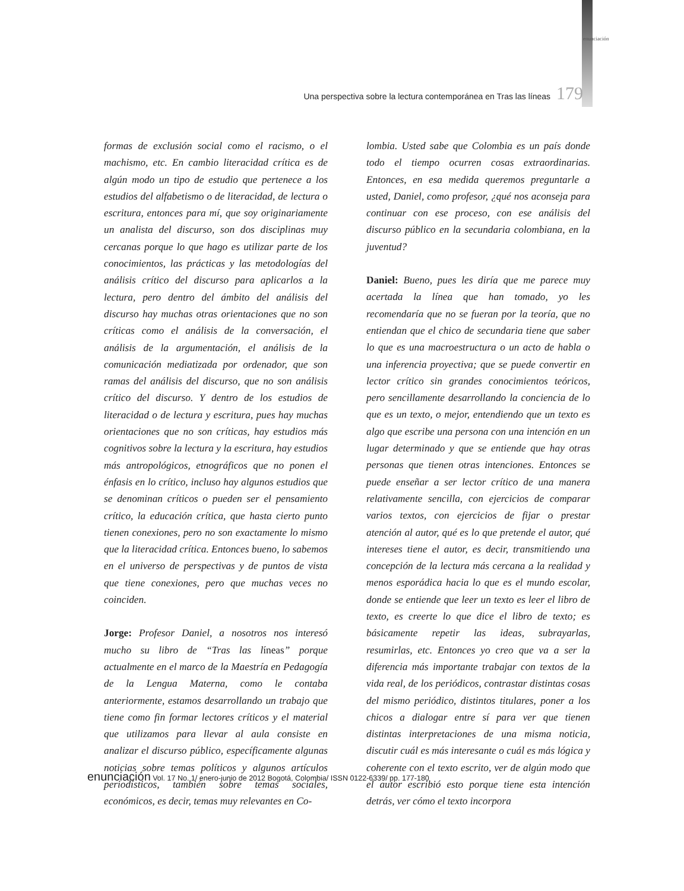enunciación
Una perspectiva sobre la lectura contemporánea en Tras las líneas 179
formas de exclusión social como el racismo, o el machismo, etc. En cambio literacidad crítica es de algún modo un tipo de estudio que pertenece a los estudios del alfabetismo o de literacidad, de lectura o escritura, entonces para mí, que soy originariamente un analista del discurso, son dos disciplinas muy cercanas porque lo que hago es utilizar parte de los conocimientos, las prácticas y las metodologías del análisis crítico del discurso para aplicarlos a la lectura, pero dentro del ámbito del análisis del discurso hay muchas otras orientaciones que no son críticas como el análisis de la conversación, el análisis de la argumentación, el análisis de la comunicación mediatizada por ordenador, que son ramas del análisis del discurso, que no son análisis crítico del discurso. Y dentro de los estudios de literacidad o de lectura y escritura, pues hay muchas orientaciones que no son críticas, hay estudios más cognitivos sobre la lectura y la escritura, hay estudios más antropológicos, etnográficos que no ponen el énfasis en lo crítico, incluso hay algunos estudios que se denominan críticos o pueden ser el pensamiento crítico, la educación crítica, que hasta cierto punto tienen conexiones, pero no son exactamente lo mismo que la literacidad crítica. Entonces bueno, lo sabemos en el universo de perspectivas y de puntos de vista que tiene conexiones, pero que muchas veces no coinciden.
Jorge: Profesor Daniel, a nosotros nos interesó mucho su libro de “Tras las líneas” porque actualmente en el marco de la Maestría en Pedagogía de la Lengua Materna, como le contaba anteriormente, estamos desarrollando un trabajo que tiene como fin formar lectores críticos y el material que utilizamos para llevar al aula consiste en analizar el discurso público, específicamente algunas noticias sobre temas políticos y algunos artículos periodísticos, también sobre temas sociales, económicos, es decir, temas muy relevantes en Co-
lombia. Usted sabe que Colombia es un país donde todo el tiempo ocurren cosas extraordinarias. Entonces, en esa medida queremos preguntarle a usted, Daniel, como profesor, ¿qué nos aconseja para continuar con ese proceso, con ese análisis del discurso público en la secundaria colombiana, en la juventud?
Daniel: Bueno, pues les diría que me parece muy acertada la línea que han tomado, yo les recomendaría que no se fueran por la teoría, que no entiendan que el chico de secundaria tiene que saber lo que es una macroestructura o un acto de habla o una inferencia proyectiva; que se puede convertir en lector crítico sin grandes conocimientos teóricos, pero sencillamente desarrollando la conciencia de lo que es un texto, o mejor, entendiendo que un texto es algo que escribe una persona con una intención en un lugar determinado y que se entiende que hay otras personas que tienen otras intenciones. Entonces se puede enseñar a ser lector crítico de una manera relativamente sencilla, con ejercicios de comparar varios textos, con ejercicios de fijar o prestar atención al autor, qué es lo que pretende el autor, qué intereses tiene el autor, es decir, transmitiendo una concepción de la lectura más cercana a la realidad y menos esporádica hacia lo que es el mundo escolar, donde se entiende que leer un texto es leer el libro de texto, es creerte lo que dice el libro de texto; es básicamente repetir las ideas, subrayarlas, resumirlas, etc. Entonces yo creo que va a ser la diferencia más importante trabajar con textos de la vida real, de los periódicos, contrastar distintas cosas del mismo periódico, distintos titulares, poner a los chicos a dialogar entre sí para ver que tienen distintas interpretaciones de una misma noticia, discutir cuál es más interesante o cuál es más lógica y coherente con el texto escrito, ver de algún modo que el autor escribió esto porque tiene esta intención detrás, ver cómo el texto incorpora
enunciación Vol. 17 No. 1/ enero-junio de 2012 Bogotá, Colombia/ ISSN 0122-6339/ pp. 177-180